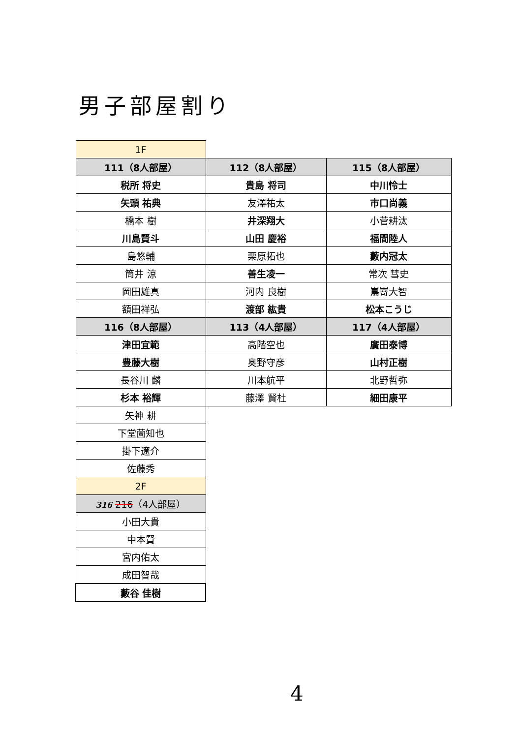男子部屋割り
| 1F | | |
| 111（8人部屋） | 112（8人部屋） | 115（8人部屋） |
| 税所 将史 | 貴島 将司 | 中川怜士 |
| 矢頭 祐典 | 友澤祐太 | 市口尚義 |
| 橋本 樹 | 井深翔大 | 小菅耕汰 |
| 川島賢斗 | 山田 慶裕 | 福間陸人 |
| 島悠輔 | 栗原拓也 | 藪内冠太 |
| 筒井 涼 | 善生凌一 | 常次 彗史 |
| 岡田雄真 | 河内 良樹 | 嶌嵜大智 |
| 額田祥弘 | 渡部 紘貴 | 松本こうじ |
| 116（8人部屋） | 113（4人部屋） | 117（4人部屋） |
| 津田宜範 | 高階空也 | 廣田泰博 |
| 豊藤大樹 | 奥野守彦 | 山村正樹 |
| 長谷川 麟 | 川本航平 | 北野哲弥 |
| 杉本 裕輝 | 藤澤 賢杜 | 細田康平 |
| 矢神 耕 | | |
| 下堂薗知也 | | |
| 掛下遼介 | | |
| 佐藤秀 | | |
| 2F | | |
| 316 216 （4人部屋） | | |
| 小田大貴 | | |
| 中本賢 | | |
| 宮内佑太 | | |
| 成田智哉 | | |
| 藪谷 佳樹 | | |
4